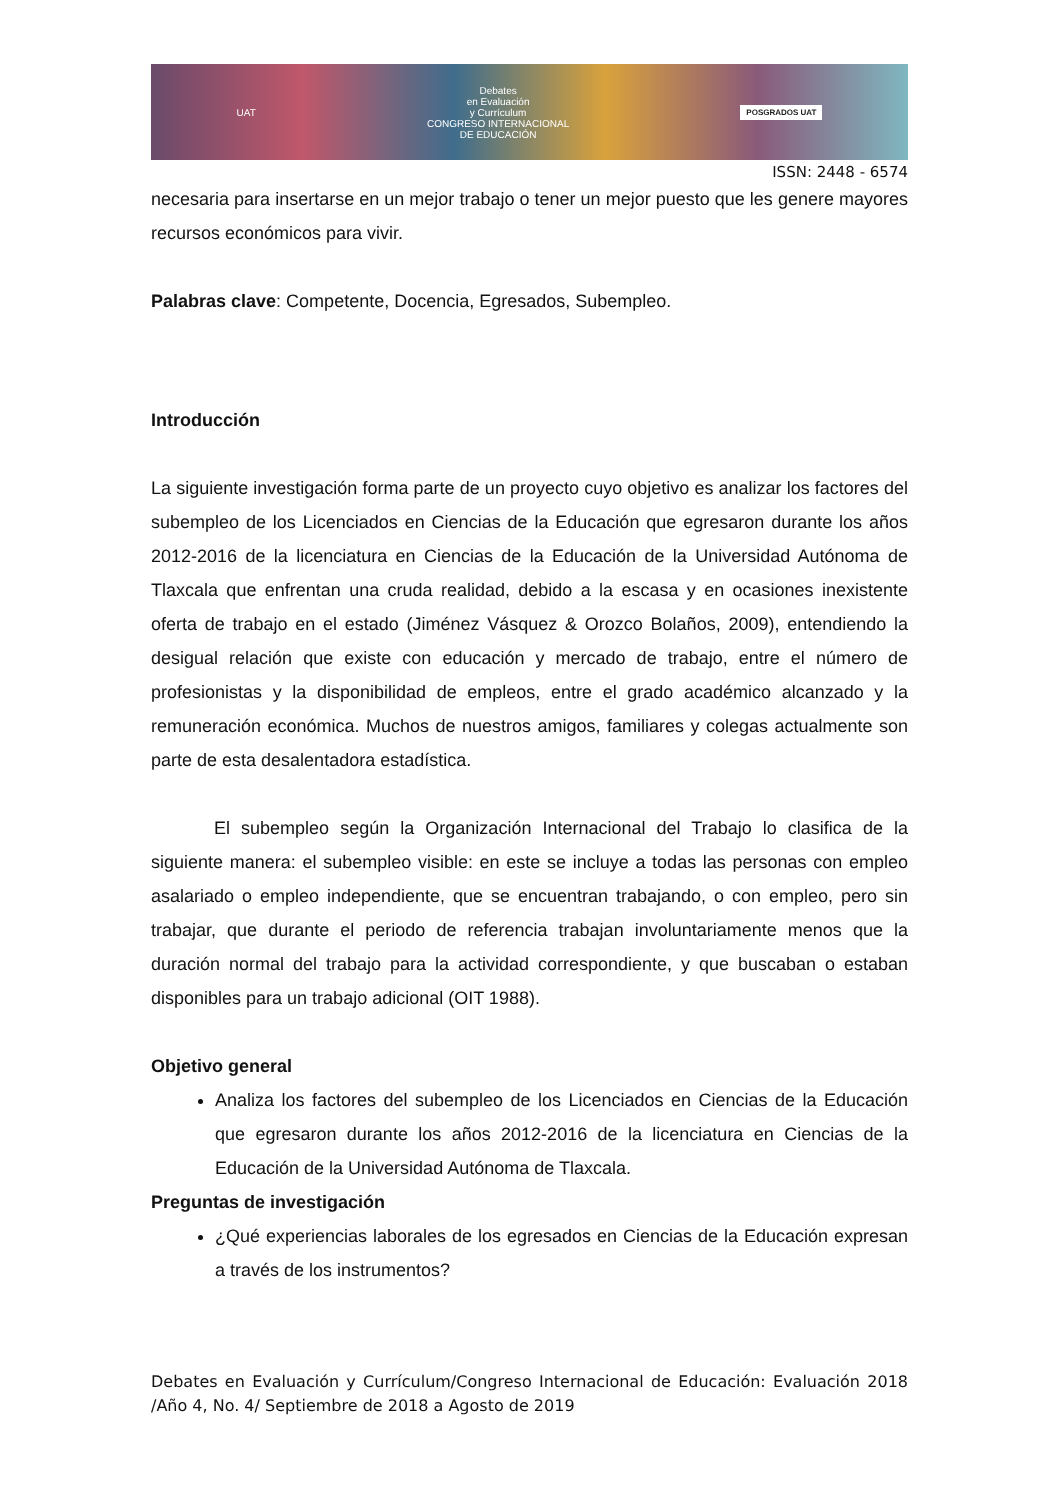UAT Debates
en Evaluación
y Currículum
CONGRESO INTERNACIONAL
DE EDUCACIÓN POSGRADOS UAT
ISSN: 2448 - 6574
necesaria para insertarse en un mejor trabajo o tener un mejor puesto que les genere mayores recursos económicos para vivir.
Palabras clave: Competente, Docencia, Egresados, Subempleo.
Introducción
La siguiente investigación forma parte de un proyecto cuyo objetivo es analizar los factores del subempleo de los Licenciados en Ciencias de la Educación que egresaron durante los años 2012-2016 de la licenciatura en Ciencias de la Educación de la Universidad Autónoma de Tlaxcala que enfrentan una cruda realidad, debido a la escasa y en ocasiones inexistente oferta de trabajo en el estado (Jiménez Vásquez & Orozco Bolaños, 2009), entendiendo la desigual relación que existe con educación y mercado de trabajo, entre el número de profesionistas y la disponibilidad de empleos, entre el grado académico alcanzado y la remuneración económica. Muchos de nuestros amigos, familiares y colegas actualmente son parte de esta desalentadora estadística.
El subempleo según la Organización Internacional del Trabajo lo clasifica de la siguiente manera: el subempleo visible: en este se incluye a todas las personas con empleo asalariado o empleo independiente, que se encuentran trabajando, o con empleo, pero sin trabajar, que durante el periodo de referencia trabajan involuntariamente menos que la duración normal del trabajo para la actividad correspondiente, y que buscaban o estaban disponibles para un trabajo adicional (OIT 1988).
Objetivo general
Analiza los factores del subempleo de los Licenciados en Ciencias de la Educación que egresaron durante los años 2012-2016 de la licenciatura en Ciencias de la Educación de la Universidad Autónoma de Tlaxcala.
Preguntas de investigación
¿Qué experiencias laborales de los egresados en Ciencias de la Educación expresan a través de los instrumentos?
Debates en Evaluación y Currículum/Congreso Internacional de Educación: Evaluación 2018 /Año 4, No. 4/ Septiembre de 2018 a Agosto de 2019